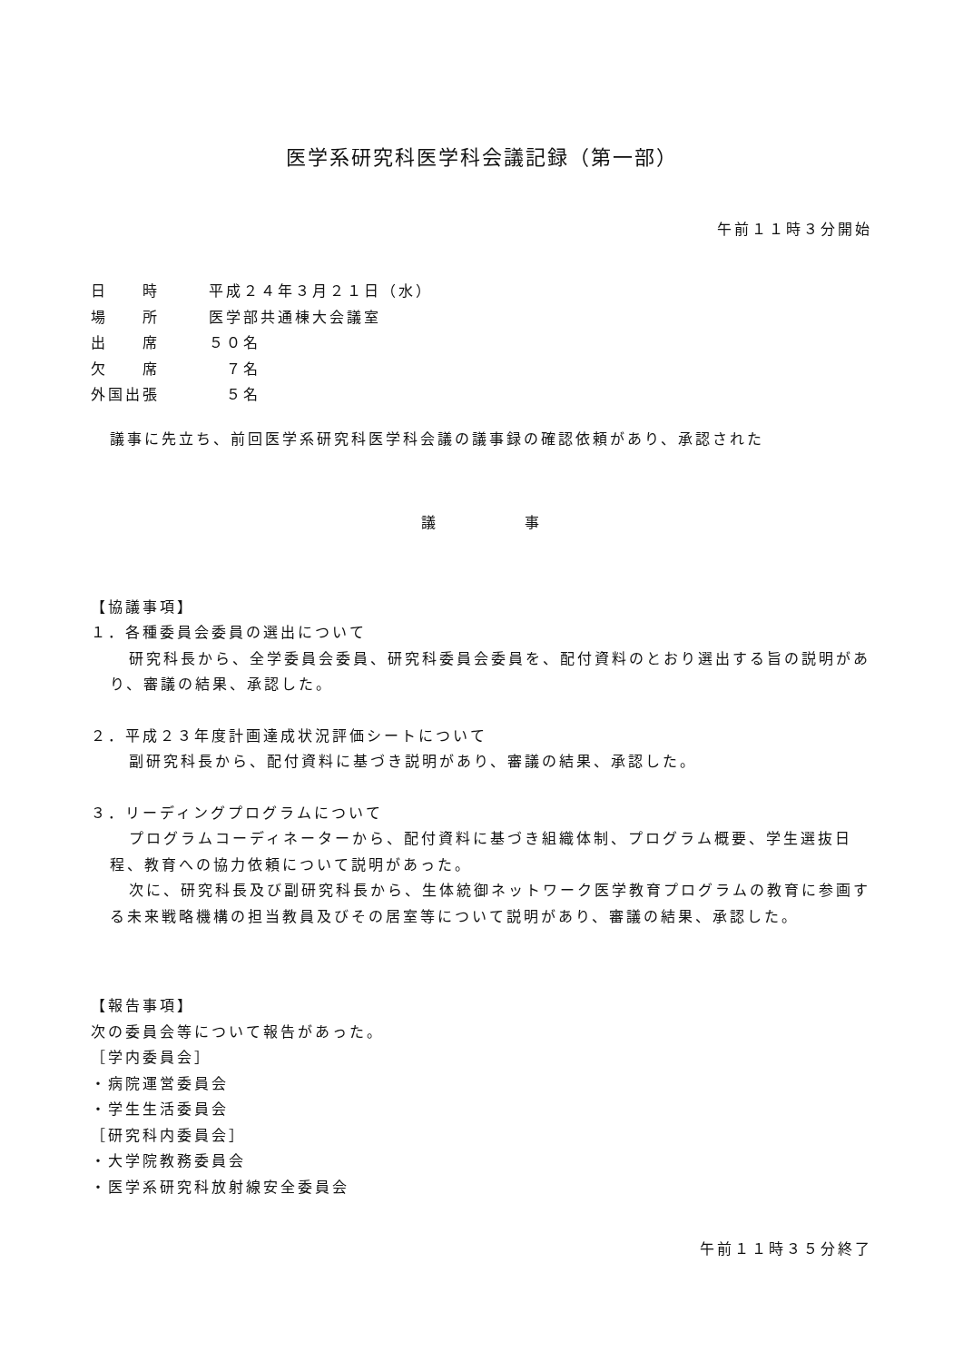医学系研究科医学科会議記録（第一部）
午前１１時３分開始
| 日 時 | 平成２４年３月２１日（水） |
| 場 所 | 医学部共通棟大会議室 |
| 出 席 | ５０名 |
| 欠 席 | ７名 |
| 外国出張 | ５名 |
議事に先立ち、前回医学系研究科医学科会議の議事録の確認依頼があり、承認された
議　　　　　事
【協議事項】
１．各種委員会委員の選出について
研究科長から、全学委員会委員、研究科委員会委員を、配付資料のとおり選出する旨の説明があり、審議の結果、承認した。
２．平成２３年度計画達成状況評価シートについて
副研究科長から、配付資料に基づき説明があり、審議の結果、承認した。
３．リーディングプログラムについて
プログラムコーディネーターから、配付資料に基づき組織体制、プログラム概要、学生選抜日程、教育への協力依頼について説明があった。
次に、研究科長及び副研究科長から、生体統御ネットワーク医学教育プログラムの教育に参画する未来戦略機構の担当教員及びその居室等について説明があり、審議の結果、承認した。
【報告事項】
次の委員会等について報告があった。
［学内委員会］
・病院運営委員会
・学生生活委員会
［研究科内委員会］
・大学院教務委員会
・医学系研究科放射線安全委員会
午前１１時３５分終了